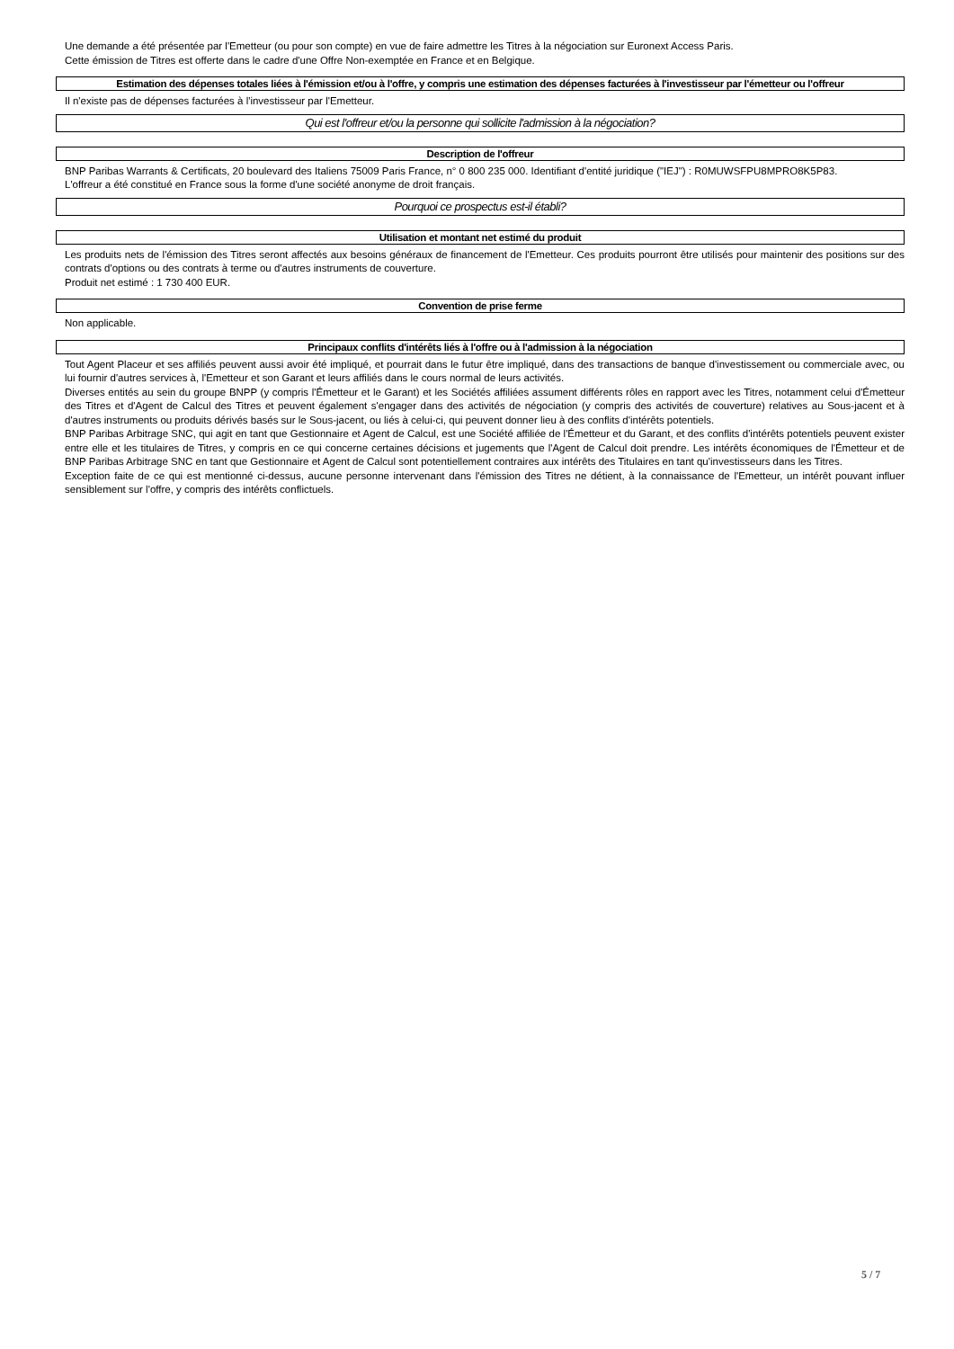Une demande a été présentée par l'Emetteur (ou pour son compte) en vue de faire admettre les Titres à la négociation sur Euronext Access Paris.
Cette émission de Titres est offerte dans le cadre d'une Offre Non-exemptée en France et en Belgique.
Estimation des dépenses totales liées à l'émission et/ou à l'offre, y compris une estimation des dépenses facturées à l'investisseur par l'émetteur ou l'offreur
Il n'existe pas de dépenses facturées à l'investisseur par l'Emetteur.
Qui est l'offreur et/ou la personne qui sollicite l'admission à la négociation?
Description de l'offreur
BNP Paribas Warrants & Certificats, 20 boulevard des Italiens 75009 Paris France, n° 0 800 235 000. Identifiant d'entité juridique ("IEJ") : R0MUWSFPU8MPRO8K5P83.
L'offreur a été constitué en France sous la forme d'une société anonyme de droit français.
Pourquoi ce prospectus est-il établi?
Utilisation et montant net estimé du produit
Les produits nets de l'émission des Titres seront affectés aux besoins généraux de financement de l'Emetteur. Ces produits pourront être utilisés pour maintenir des positions sur des contrats d'options ou des contrats à terme ou d'autres instruments de couverture.
Produit net estimé : 1 730 400 EUR.
Convention de prise ferme
Non applicable.
Principaux conflits d'intérêts liés à l'offre ou à l'admission à la négociation
Tout Agent Placeur et ses affiliés peuvent aussi avoir été impliqué, et pourrait dans le futur être impliqué, dans des transactions de banque d'investissement ou commerciale avec, ou lui fournir d'autres services à, l'Emetteur et son Garant et leurs affiliés dans le cours normal de leurs activités.
Diverses entités au sein du groupe BNPP (y compris l'Émetteur et le Garant) et les Sociétés affiliées assument différents rôles en rapport avec les Titres, notamment celui d'Émetteur des Titres et d'Agent de Calcul des Titres et peuvent également s'engager dans des activités de négociation (y compris des activités de couverture) relatives au Sous-jacent et à d'autres instruments ou produits dérivés basés sur le Sous-jacent, ou liés à celui-ci, qui peuvent donner lieu à des conflits d'intérêts potentiels.
BNP Paribas Arbitrage SNC, qui agit en tant que Gestionnaire et Agent de Calcul, est une Société affiliée de l'Émetteur et du Garant, et des conflits d'intérêts potentiels peuvent exister entre elle et les titulaires de Titres, y compris en ce qui concerne certaines décisions et jugements que l'Agent de Calcul doit prendre. Les intérêts économiques de l'Émetteur et de BNP Paribas Arbitrage SNC en tant que Gestionnaire et Agent de Calcul sont potentiellement contraires aux intérêts des Titulaires en tant qu'investisseurs dans les Titres.
Exception faite de ce qui est mentionné ci-dessus, aucune personne intervenant dans l'émission des Titres ne détient, à la connaissance de l'Emetteur, un intérêt pouvant influer sensiblement sur l'offre, y compris des intérêts conflictuels.
5 / 7